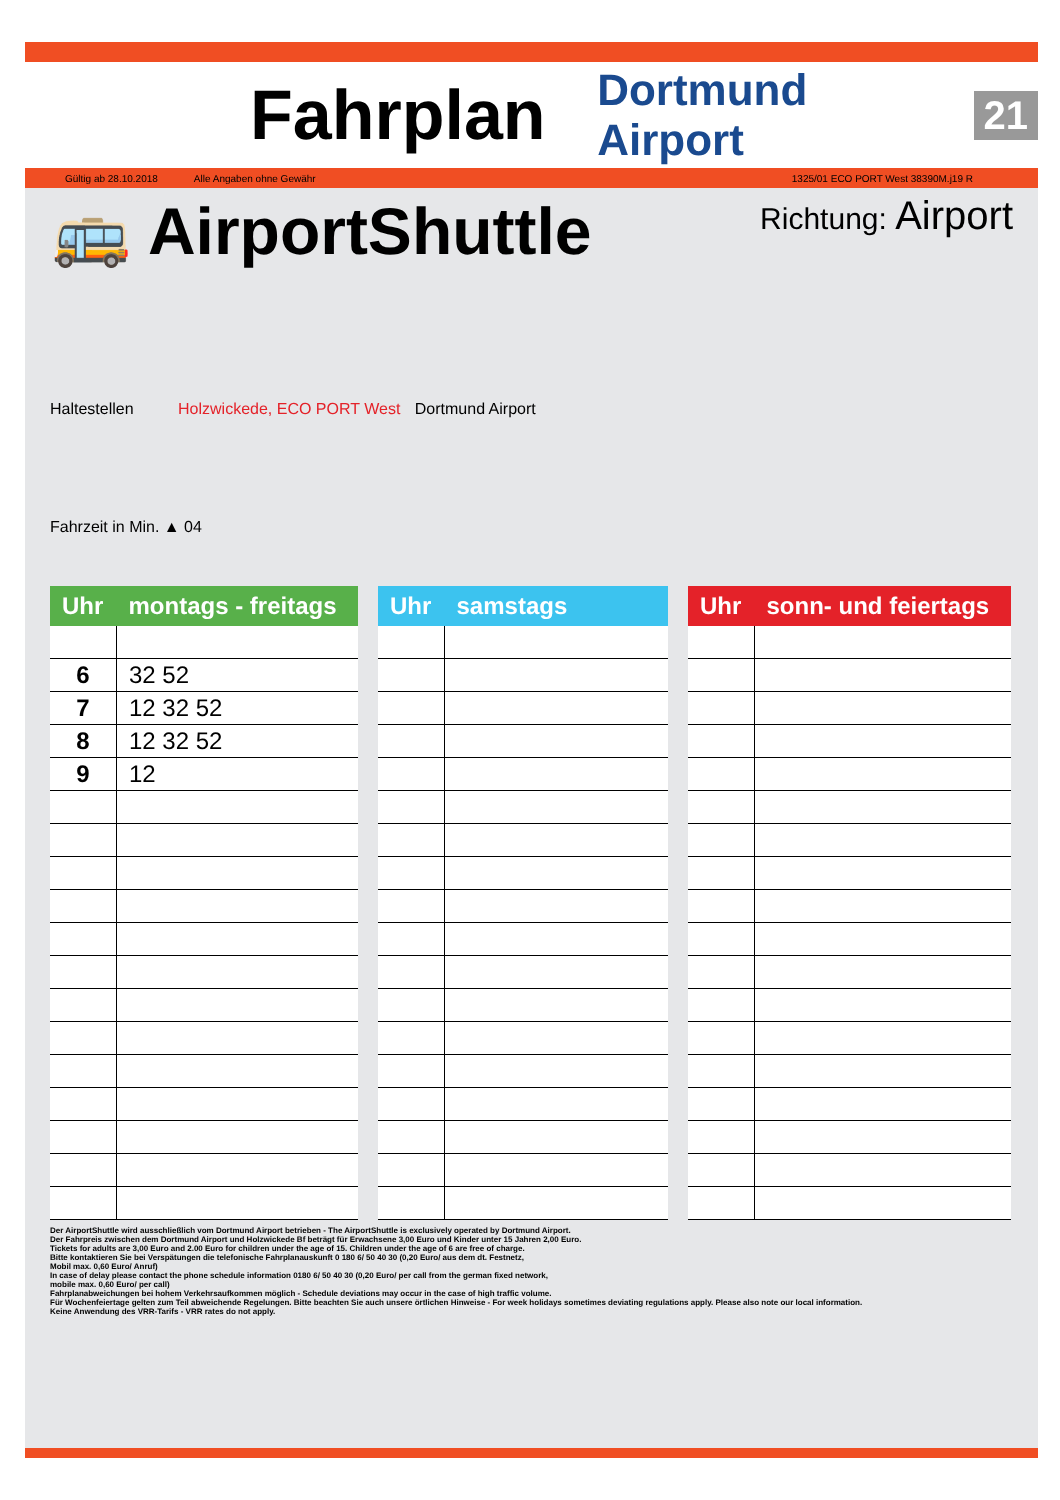Fahrplan Dortmund Airport 21
Gültig ab 28.10.2018 Alle Angaben ohne Gewähr 1325/01 ECO PORT West 38390M.j19 R
🚌 AirportShuttle
Richtung: Airport
Haltestellen Holzwickede, ECO PORT West Dortmund Airport
Fahrzeit in Min. ▲ 04
| Uhr | montags - freitags |
| --- | --- |
| 6 | 32 52 |
| 7 | 12 32 52 |
| 8 | 12 32 52 |
| 9 | 12 |
| Uhr | samstags |
| --- | --- |
| Uhr | sonn- und feiertags |
| --- | --- |
Der AirportShuttle wird ausschließlich vom Dortmund Airport betrieben - The AirportShuttle is exclusively operated by Dortmund Airport.
Der Fahrpreis zwischen dem Dortmund Airport und Holzwickede Bf beträgt für Erwachsene 3,00 Euro und Kinder unter 15 Jahren 2,00 Euro.
Tickets for adults are 3,00 Euro and 2.00 Euro for children under the age of 15. Children under the age of 6 are free of charge.
Bitte kontaktieren Sie bei Verspätungen die telefonische Fahrplanauskunft 0 180 6/ 50 40 30 (0,20 Euro/ aus dem dt. Festnetz,
Mobil max. 0,60 Euro/ Anruf)
In case of delay please contact the phone schedule information 0180 6/ 50 40 30 (0,20 Euro/ per call from the german fixed network,
mobile max. 0,60 Euro/ per call)
Fahrplanabweichungen bei hohem Verkehrsaufkommen möglich - Schedule deviations may occur in the case of high traffic volume.
Für Wochenfeiertage gelten zum Teil abweichende Regelungen. Bitte beachten Sie auch unsere örtlichen Hinweise - For week holidays sometimes deviating regulations apply. Please also note our local information.
Keine Anwendung des VRR-Tarifs - VRR rates do not apply.